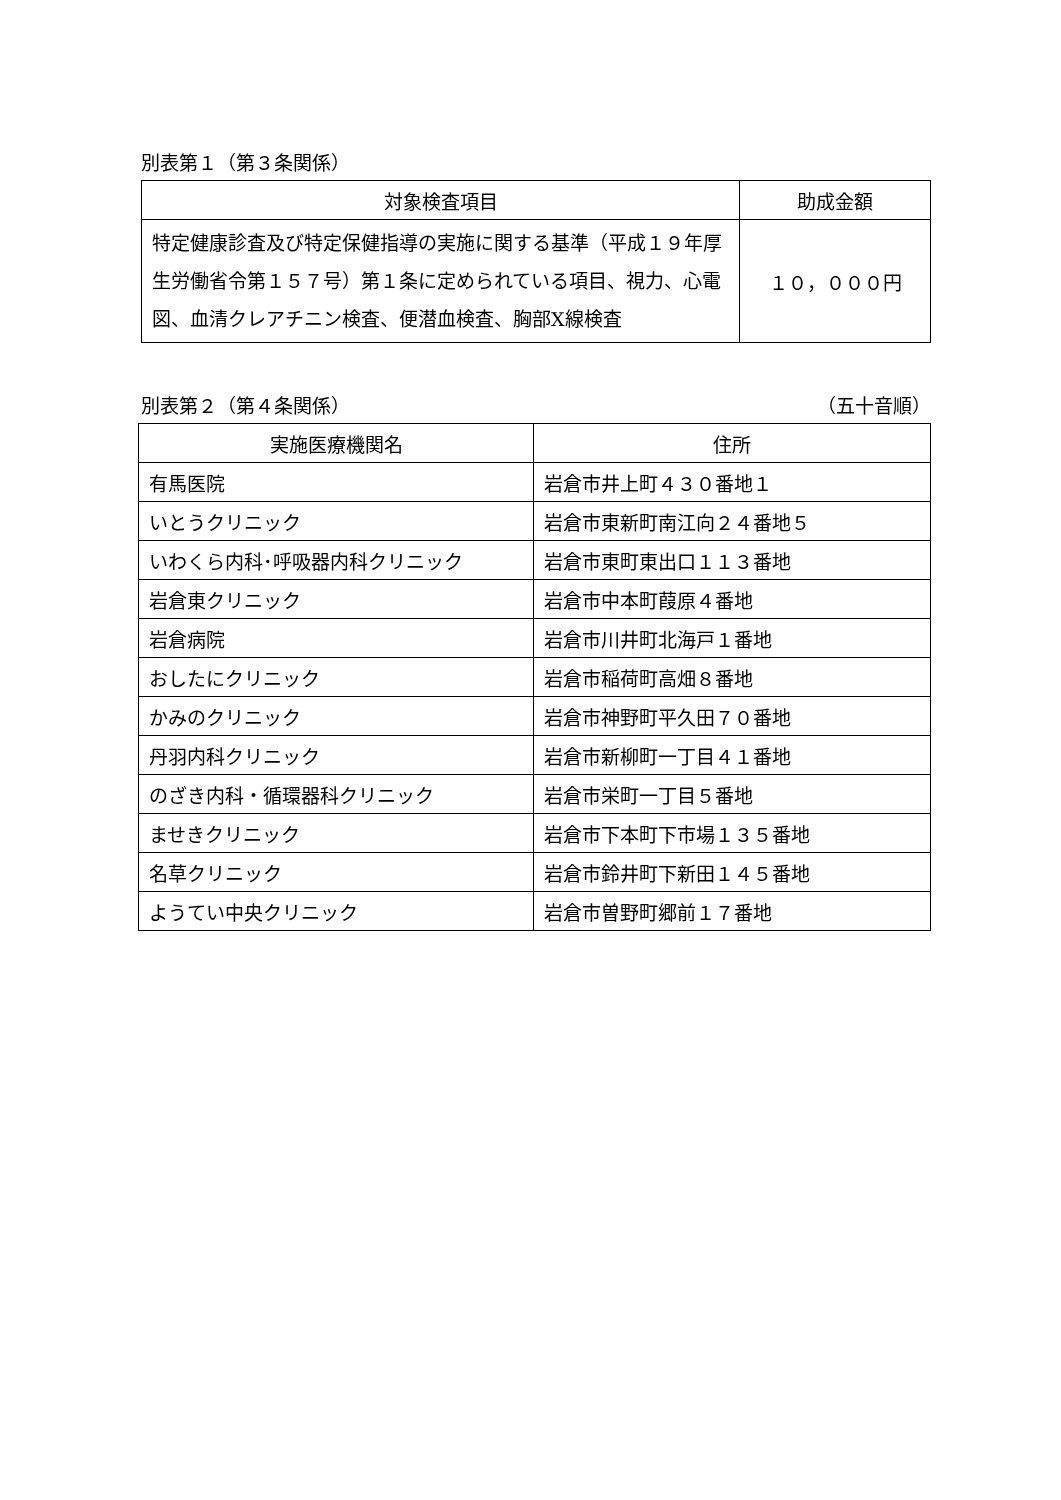別表第１（第３条関係）
| 対象検査項目 | 助成金額 |
| --- | --- |
| 特定健康診査及び特定保健指導の実施に関する基準（平成１９年厚生労働省令第１５７号）第１条に定められている項目、視力、心電図、血清クレアチニン検査、便潜血検査、胸部X線検査 | １０，０００円 |
別表第２（第４条関係） （五十音順）
| 実施医療機関名 | 住所 |
| --- | --- |
| 有馬医院 | 岩倉市井上町４３０番地１ |
| いとうクリニック | 岩倉市東新町南江向２４番地５ |
| いわくら内科･呼吸器内科クリニック | 岩倉市東町東出口１１３番地 |
| 岩倉東クリニック | 岩倉市中本町葭原４番地 |
| 岩倉病院 | 岩倉市川井町北海戸１番地 |
| おしたにクリニック | 岩倉市稲荷町高畑８番地 |
| かみのクリニック | 岩倉市神野町平久田７０番地 |
| 丹羽内科クリニック | 岩倉市新柳町一丁目４１番地 |
| のざき内科・循環器科クリニック | 岩倉市栄町一丁目５番地 |
| ませきクリニック | 岩倉市下本町下市場１３５番地 |
| 名草クリニック | 岩倉市鈴井町下新田１４５番地 |
| ようてい中央クリニック | 岩倉市曽野町郷前１７番地 |